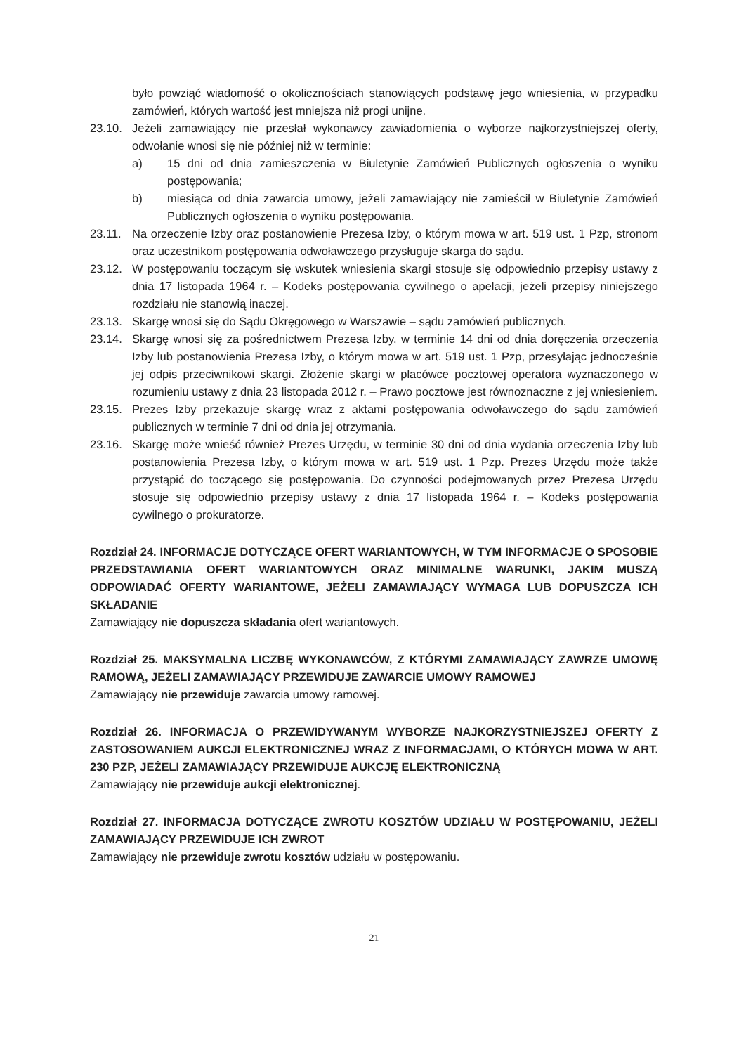było powziąć wiadomość o okolicznościach stanowiących podstawę jego wniesienia, w przypadku zamówień, których wartość jest mniejsza niż progi unijne.
23.10. Jeżeli zamawiający nie przesłał wykonawcy zawiadomienia o wyborze najkorzystniejszej oferty, odwołanie wnosi się nie później niż w terminie:
a) 15 dni od dnia zamieszczenia w Biuletynie Zamówień Publicznych ogłoszenia o wyniku postępowania;
b) miesiąca od dnia zawarcia umowy, jeżeli zamawiający nie zamieścił w Biuletynie Zamówień Publicznych ogłoszenia o wyniku postępowania.
23.11. Na orzeczenie Izby oraz postanowienie Prezesa Izby, o którym mowa w art. 519 ust. 1 Pzp, stronom oraz uczestnikom postępowania odwoławczego przysługuje skarga do sądu.
23.12. W postępowaniu toczącym się wskutek wniesienia skargi stosuje się odpowiednio przepisy ustawy z dnia 17 listopada 1964 r. – Kodeks postępowania cywilnego o apelacji, jeżeli przepisy niniejszego rozdziału nie stanowią inaczej.
23.13. Skargę wnosi się do Sądu Okręgowego w Warszawie – sądu zamówień publicznych.
23.14. Skargę wnosi się za pośrednictwem Prezesa Izby, w terminie 14 dni od dnia doręczenia orzeczenia Izby lub postanowienia Prezesa Izby, o którym mowa w art. 519 ust. 1 Pzp, przesyłając jednocześnie jej odpis przeciwnikowi skargi. Złożenie skargi w placówce pocztowej operatora wyznaczonego w rozumieniu ustawy z dnia 23 listopada 2012 r. – Prawo pocztowe jest równoznaczne z jej wniesieniem.
23.15. Prezes Izby przekazuje skargę wraz z aktami postępowania odwoławczego do sądu zamówień publicznych w terminie 7 dni od dnia jej otrzymania.
23.16. Skargę może wnieść również Prezes Urzędu, w terminie 30 dni od dnia wydania orzeczenia Izby lub postanowienia Prezesa Izby, o którym mowa w art. 519 ust. 1 Pzp. Prezes Urzędu może także przystąpić do toczącego się postępowania. Do czynności podejmowanych przez Prezesa Urzędu stosuje się odpowiednio przepisy ustawy z dnia 17 listopada 1964 r. – Kodeks postępowania cywilnego o prokuratorze.
Rozdział 24. INFORMACJE DOTYCZĄCE OFERT WARIANTOWYCH, W TYM INFORMACJE O SPOSOBIE PRZEDSTAWIANIA OFERT WARIANTOWYCH ORAZ MINIMALNE WARUNKI, JAKIM MUSZĄ ODPOWIADAĆ OFERTY WARIANTOWE, JEŻELI ZAMAWIAJĄCY WYMAGA LUB DOPUSZCZA ICH SKŁADANIE
Zamawiający nie dopuszcza składania ofert wariantowych.
Rozdział 25. MAKSYMALNA LICZBĘ WYKONAWCÓW, Z KTÓRYMI ZAMAWIAJĄCY ZAWRZE UMOWĘ RAMOWĄ, JEŻELI ZAMAWIAJĄCY PRZEWIDUJE ZAWARCIE UMOWY RAMOWEJ
Zamawiający nie przewiduje zawarcia umowy ramowej.
Rozdział 26. INFORMACJA O PRZEWIDYWANYM WYBORZE NAJKORZYSTNIEJSZEJ OFERTY Z ZASTOSOWANIEM AUKCJI ELEKTRONICZNEJ WRAZ Z INFORMACJAMI, O KTÓRYCH MOWA W ART. 230 PZP, JEŻELI ZAMAWIAJĄCY PRZEWIDUJE AUKCJĘ ELEKTRONICZNĄ
Zamawiający nie przewiduje aukcji elektronicznej.
Rozdział 27. INFORMACJA DOTYCZĄCE ZWROTU KOSZTÓW UDZIAŁU W POSTĘPOWANIU, JEŻELI ZAMAWIAJĄCY PRZEWIDUJE ICH ZWROT
Zamawiający nie przewiduje zwrotu kosztów udziału w postępowaniu.
21